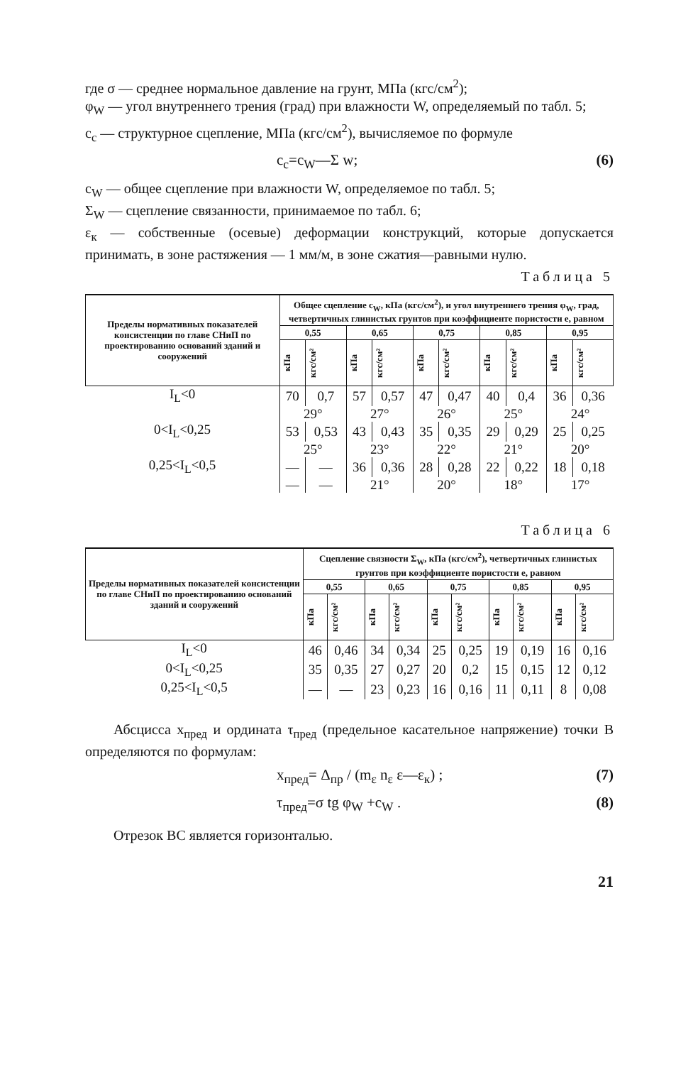где σ — среднее нормальное давление на грунт, МПа (кгс/см<sup>2</sup>);
φ<sub>W</sub> — угол внутреннего трения (град) при влажности W, определяемый по табл. 5;
c<sub>c</sub> — структурное сцепление, МПа (кгс/см<sup>2</sup>), вычисляемое по формуле
c<sub>c</sub>=c<sub>W</sub>—Σ w; (6)
c<sub>W</sub> — общее сцепление при влажности W, определяемое по табл. 5;
Σ<sub>W</sub> — сцепление связанности, принимаемое по табл. 6;
ε<sub>к</sub> — собственные (осевые) деформации конструкций, которые допускается принимать, в зоне растяжения — 1 мм/м, в зоне сжатия—равными нулю.
Таблица 5
| Пределы нормативных показателей консистенции по главе СНиП по проектированию оснований зданий и сооружений | Общее сцепление c<sub>W</sub>, кПа (кгс/см<sup>2</sup>), и угол внутреннего трения φ<sub>W</sub>, град, четвертичных глинистых грунтов при коэффициенте пористости e, равном | | | | | | | | | |
| --- | --- | --- | --- | --- | --- | --- | --- | --- | --- | --- |
| | 0,55 | | 0,65 | | 0,75 | | 0,85 | | 0,95 | |
| | кПа | кгс/см² | кПа | кгс/см² | кПа | кгс/см² | кПа | кгс/см² | кПа | кгс/см² |
| I<sub>L</sub><0 | 70 | 0,7 | 57 | 0,57 | 47 | 0,47 | 40 | 0,4 | 36 | 0,36 |
| | 29° | | 27° | | 26° | | 25° | | 24° | |
| 0<I<sub>L</sub><0,25 | 53 | 0,53 | 43 | 0,43 | 35 | 0,35 | 29 | 0,29 | 25 | 0,25 |
| | 25° | | 23° | | 22° | | 21° | | 20° | |
| 0,25<I<sub>L</sub><0,5 | — | — | 36 | 0,36 | 28 | 0,28 | 22 | 0,22 | 18 | 0,18 |
| | — | — | 21° | | 20° | | 18° | | 17° | |
Таблица 6
| Пределы нормативных показателей консистенции по главе СНиП по проектированию оснований зданий и сооружений | Сцепление связности Σ<sub>W</sub>, кПа (кгс/см<sup>2</sup>), четвертичных глинистых грунтов при коэффициенте пористости e, равном | | | | | | | | | |
| --- | --- | --- | --- | --- | --- | --- | --- | --- | --- | --- |
| | 0,55 | | 0,65 | | 0,75 | | 0,85 | | 0,95 | |
| | кПа | кгс/см² | кПа | кгс/см² | кПа | кгс/см² | кПа | кгс/см² | кПа | кгс/см² |
| I<sub>L</sub><0 | 46 | 0,46 | 34 | 0,34 | 25 | 0,25 | 19 | 0,19 | 16 | 0,16 |
| 0<I<sub>L</sub><0,25 | 35 | 0,35 | 27 | 0,27 | 20 | 0,2 | 15 | 0,15 | 12 | 0,12 |
| 0,25<I<sub>L</sub><0,5 | — | — | 23 | 0,23 | 16 | 0,16 | 11 | 0,11 | 8 | 0,08 |
Абсцисса x<sub>пред</sub> и ордината τ<sub>пред</sub> (предельное касательное напряжение) точки B определяются по формулам:
x<sub>пред</sub>= Δ<sub>пр</sub> / (m<sub>ε</sub> n<sub>ε</sub> ε—ε<sub>к</sub>) ; (7)
τ<sub>пред</sub>=σ tg φ<sub>W</sub> +c<sub>W</sub> . (8)
Отрезок BC является горизонталью.
21